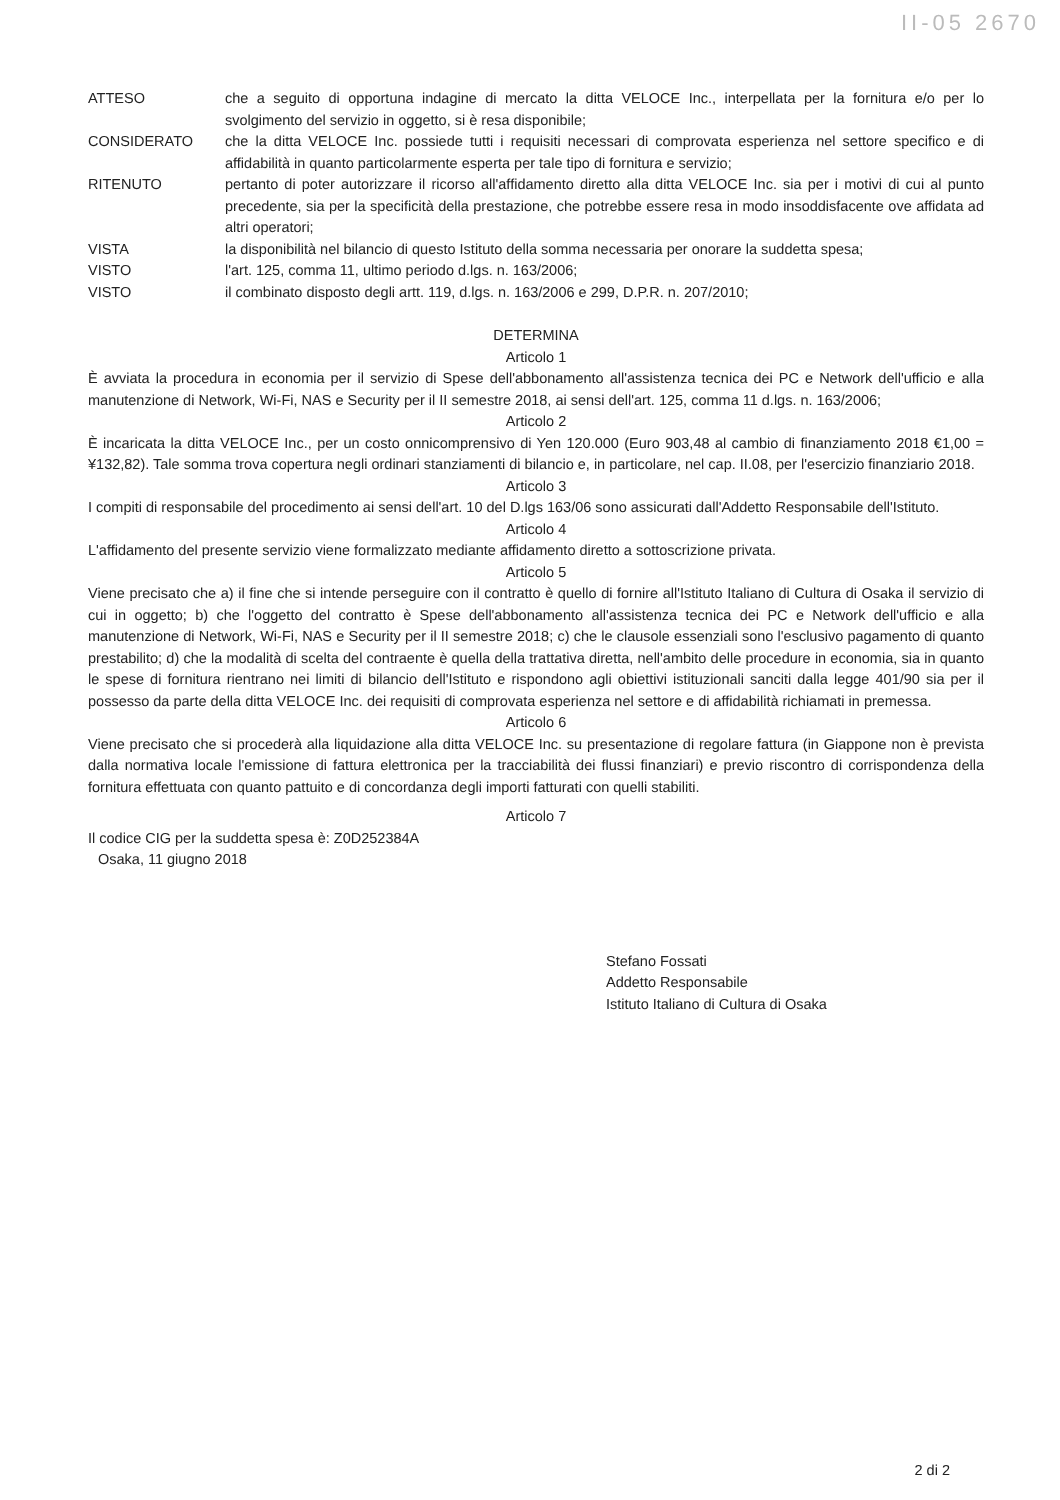II-05 2670
ATTESO che a seguito di opportuna indagine di mercato la ditta VELOCE Inc., interpellata per la fornitura e/o per lo svolgimento del servizio in oggetto, si è resa disponibile;
CONSIDERATO che la ditta VELOCE Inc. possiede tutti i requisiti necessari di comprovata esperienza nel settore specifico e di affidabilità in quanto particolarmente esperta per tale tipo di fornitura e servizio;
RITENUTO pertanto di poter autorizzare il ricorso all'affidamento diretto alla ditta VELOCE Inc. sia per i motivi di cui al punto precedente, sia per la specificità della prestazione, che potrebbe essere resa in modo insoddisfacente ove affidata ad altri operatori;
VISTA la disponibilità nel bilancio di questo Istituto della somma necessaria per onorare la suddetta spesa;
VISTO l'art. 125, comma 11, ultimo periodo d.lgs. n. 163/2006;
VISTO il combinato disposto degli artt. 119, d.lgs. n. 163/2006 e 299, D.P.R. n. 207/2010;
DETERMINA
Articolo 1
È avviata la procedura in economia per il servizio di Spese dell'abbonamento all'assistenza tecnica dei PC e Network dell'ufficio e alla manutenzione di Network, Wi-Fi, NAS e Security per il II semestre 2018, ai sensi dell'art. 125, comma 11 d.lgs. n. 163/2006;
Articolo 2
È incaricata la ditta VELOCE Inc., per un costo onnicomprensivo di Yen 120.000 (Euro 903,48 al cambio di finanziamento 2018 €1,00 = ¥132,82). Tale somma trova copertura negli ordinari stanziamenti di bilancio e, in particolare, nel cap. II.08, per l'esercizio finanziario 2018.
Articolo 3
I compiti di responsabile del procedimento ai sensi dell'art. 10 del D.lgs 163/06 sono assicurati dall'Addetto Responsabile dell'Istituto.
Articolo 4
L'affidamento del presente servizio viene formalizzato mediante affidamento diretto a sottoscrizione privata.
Articolo 5
Viene precisato che a) il fine che si intende perseguire con il contratto è quello di fornire all'Istituto Italiano di Cultura di Osaka il servizio di cui in oggetto; b) che l'oggetto del contratto è Spese dell'abbonamento all'assistenza tecnica dei PC e Network dell'ufficio e alla manutenzione di Network, Wi-Fi, NAS e Security per il II semestre 2018; c) che le clausole essenziali sono l'esclusivo pagamento di quanto prestabilito; d) che la modalità di scelta del contraente è quella della trattativa diretta, nell'ambito delle procedure in economia, sia in quanto le spese di fornitura rientrano nei limiti di bilancio dell'Istituto e rispondono agli obiettivi istituzionali sanciti dalla legge 401/90 sia per il possesso da parte della ditta VELOCE Inc. dei requisiti di comprovata esperienza nel settore e di affidabilità richiamati in premessa.
Articolo 6
Viene precisato che si procederà alla liquidazione alla ditta VELOCE Inc. su presentazione di regolare fattura (in Giappone non è prevista dalla normativa locale l'emissione di fattura elettronica per la tracciabilità dei flussi finanziari) e previo riscontro di corrispondenza della fornitura effettuata con quanto pattuito e di concordanza degli importi fatturati con quelli stabiliti.
Articolo 7
Il codice CIG per la suddetta spesa è: Z0D252384A
Osaka, 11 giugno 2018
Stefano Fossati
Addetto Responsabile
Istituto Italiano di Cultura di Osaka
2 di 2